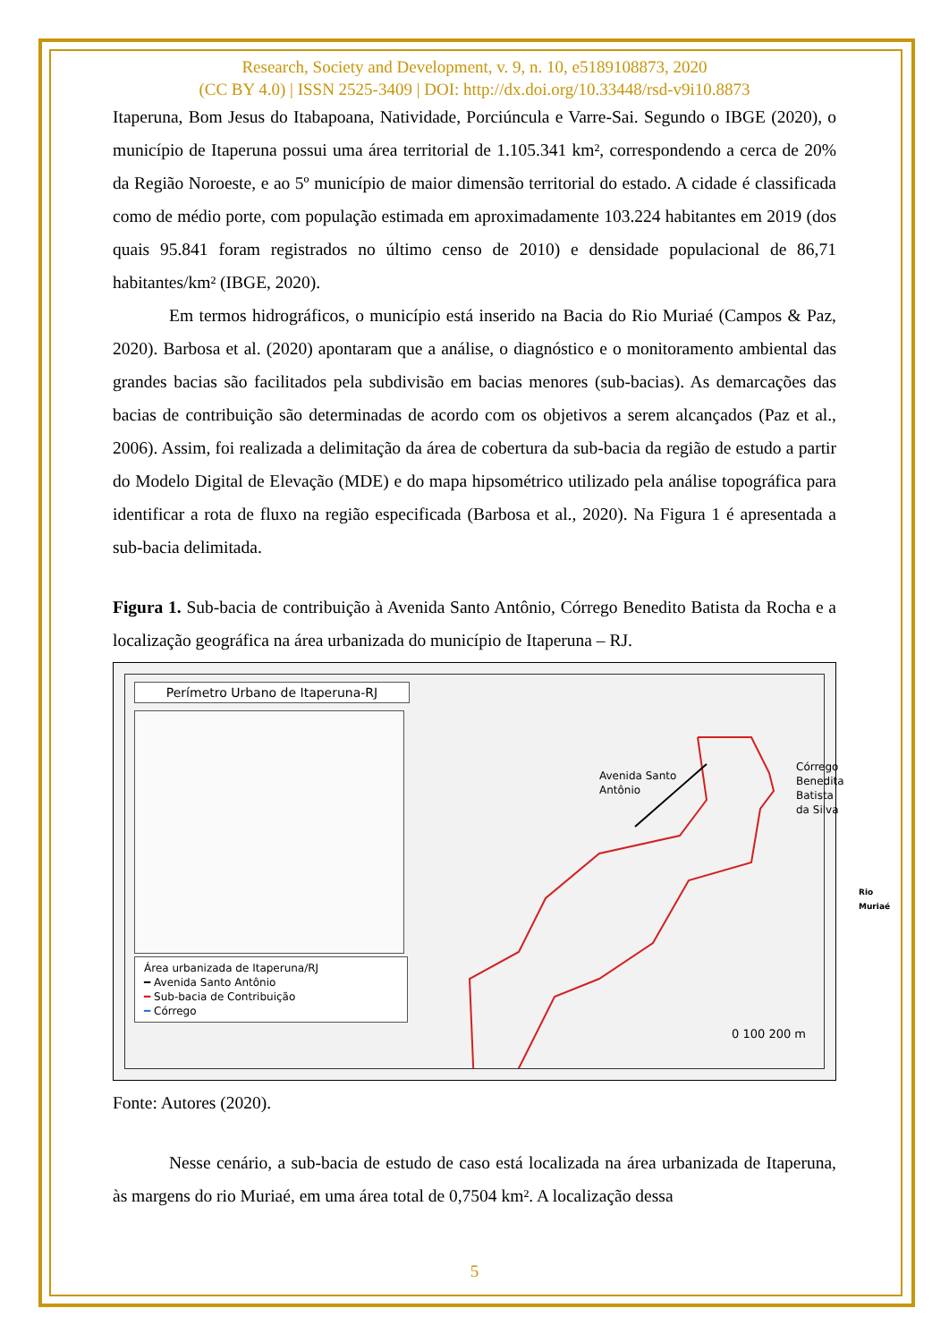Research, Society and Development, v. 9, n. 10, e5189108873, 2020
(CC BY 4.0) | ISSN 2525-3409 | DOI: http://dx.doi.org/10.33448/rsd-v9i10.8873
Itaperuna, Bom Jesus do Itabapoana, Natividade, Porciúncula e Varre-Sai. Segundo o IBGE (2020), o município de Itaperuna possui uma área territorial de 1.105.341 km², correspondendo a cerca de 20% da Região Noroeste, e ao 5º município de maior dimensão territorial do estado. A cidade é classificada como de médio porte, com população estimada em aproximadamente 103.224 habitantes em 2019 (dos quais 95.841 foram registrados no último censo de 2010) e densidade populacional de 86,71 habitantes/km² (IBGE, 2020).
Em termos hidrográficos, o município está inserido na Bacia do Rio Muriaé (Campos & Paz, 2020). Barbosa et al. (2020) apontaram que a análise, o diagnóstico e o monitoramento ambiental das grandes bacias são facilitados pela subdivisão em bacias menores (sub-bacias). As demarcações das bacias de contribuição são determinadas de acordo com os objetivos a serem alcançados (Paz et al., 2006). Assim, foi realizada a delimitação da área de cobertura da sub-bacia da região de estudo a partir do Modelo Digital de Elevação (MDE) e do mapa hipsométrico utilizado pela análise topográfica para identificar a rota de fluxo na região especificada (Barbosa et al., 2020). Na Figura 1 é apresentada a sub-bacia delimitada.
Figura 1. Sub-bacia de contribuição à Avenida Santo Antônio, Córrego Benedito Batista da Rocha e a localização geográfica na área urbanizada do município de Itaperuna – RJ.
Perímetro Urbano de Itaperuna-RJ
Área urbanizada de Itaperuna/RJ
━ Avenida Santo Antônio
━ Sub-bacia de Contribuição
━ Córrego
Avenida Santo
Antônio
Córrego Benedita
Batista da Silva
Rio
Muriaé
0 100 200 m
Fonte: Autores (2020).
Nesse cenário, a sub-bacia de estudo de caso está localizada na área urbanizada de Itaperuna, às margens do rio Muriaé, em uma área total de 0,7504 km². A localização dessa
5